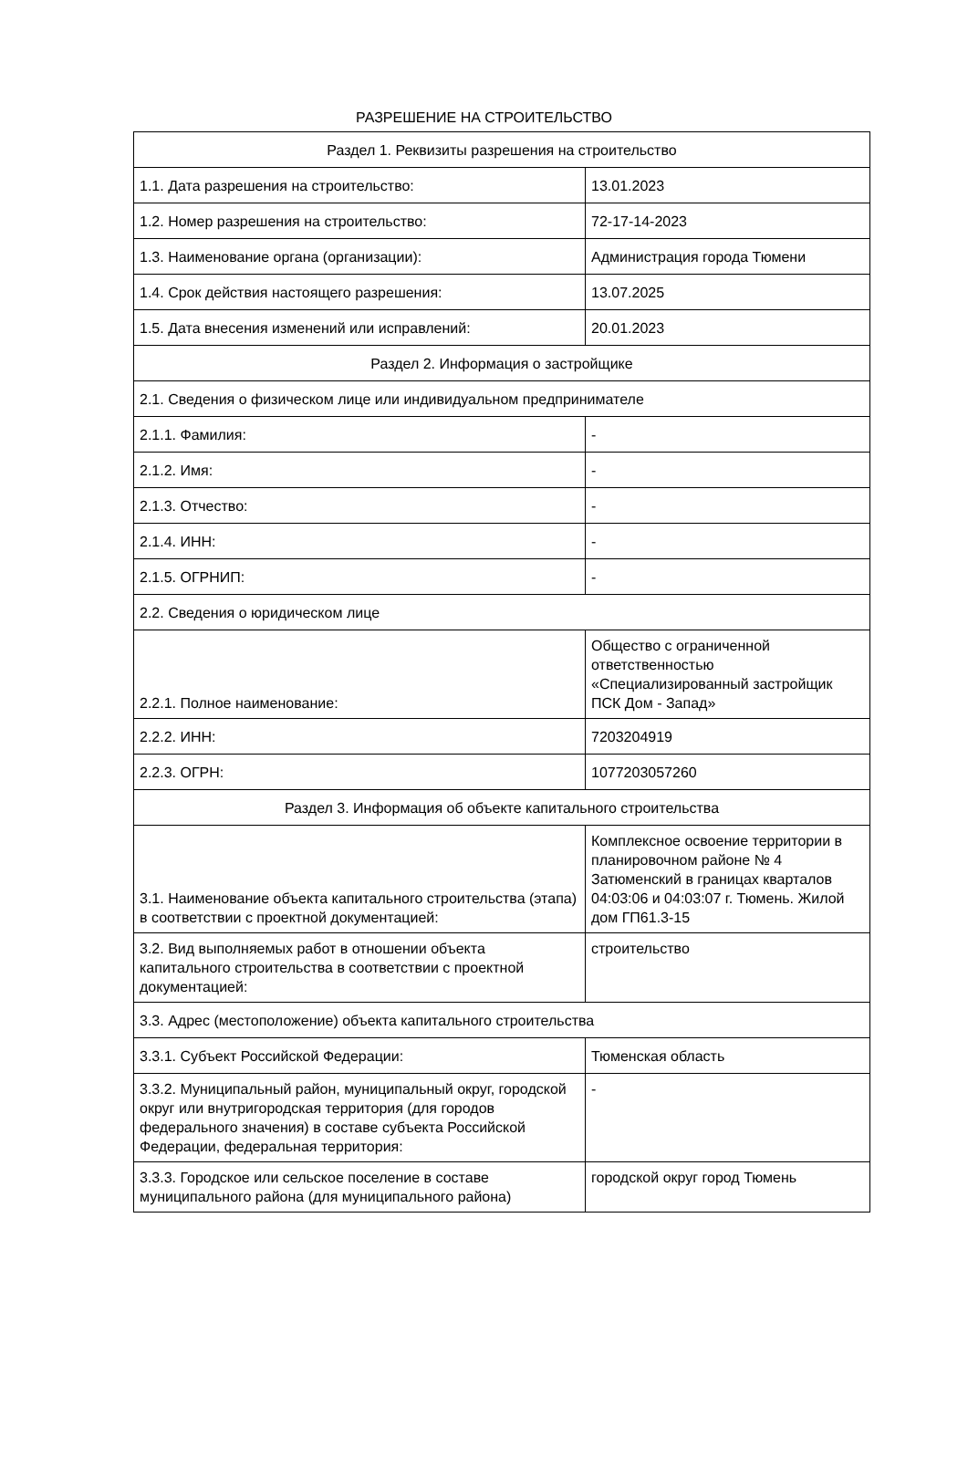РАЗРЕШЕНИЕ НА СТРОИТЕЛЬСТВО
| Раздел 1. Реквизиты разрешения на строительство | |
| 1.1. Дата разрешения на строительство: | 13.01.2023 |
| 1.2. Номер разрешения на строительство: | 72-17-14-2023 |
| 1.3. Наименование органа (организации): | Администрация города Тюмени |
| 1.4. Срок действия настоящего разрешения: | 13.07.2025 |
| 1.5. Дата внесения изменений или исправлений: | 20.01.2023 |
| Раздел 2. Информация о застройщике | |
| 2.1. Сведения о физическом лице или индивидуальном предпринимателе | |
| 2.1.1. Фамилия: | - |
| 2.1.2. Имя: | - |
| 2.1.3. Отчество: | - |
| 2.1.4. ИНН: | - |
| 2.1.5. ОГРНИП: | - |
| 2.2. Сведения о юридическом лице | |
| 2.2.1. Полное наименование: | Общество с ограниченной ответственностью «Специализированный застройщик ПСК Дом - Запад» |
| 2.2.2. ИНН: | 7203204919 |
| 2.2.3. ОГРН: | 1077203057260 |
| Раздел 3. Информация об объекте капитального строительства | |
| 3.1. Наименование объекта капитального строительства (этапа) в соответствии с проектной документацией: | Комплексное освоение территории в планировочном районе № 4 Затюменский в границах кварталов 04:03:06 и 04:03:07 г. Тюмень. Жилой дом ГП61.3-15 |
| 3.2. Вид выполняемых работ в отношении объекта капитального строительства в соответствии с проектной документацией: | строительство |
| 3.3. Адрес (местоположение) объекта капитального строительства | |
| 3.3.1. Субъект Российской Федерации: | Тюменская область |
| 3.3.2. Муниципальный район, муниципальный округ, городской округ или внутригородская территория (для городов федерального значения) в составе субъекта Российской Федерации, федеральная территория: | - |
| 3.3.3. Городское или сельское поселение в составе муниципального района (для муниципального района) | городской округ город Тюмень |